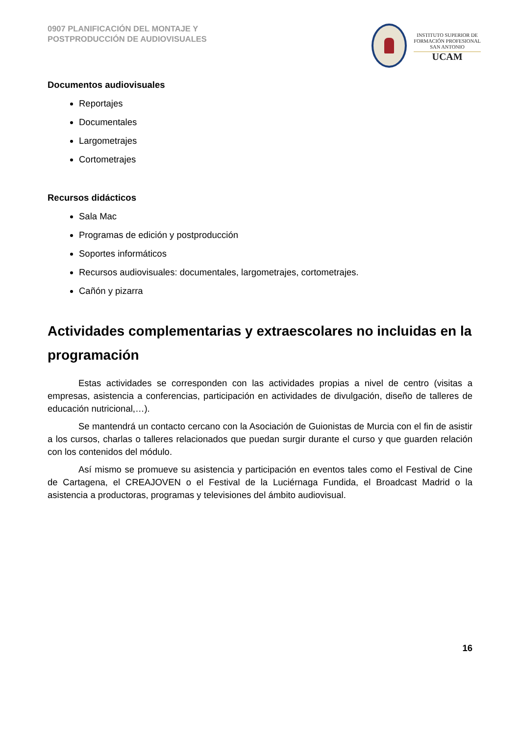0907 PLANIFICACIÓN DEL MONTAJE Y
POSTPRODUCCIÓN DE AUDIOVISUALES
INSTITUTO SUPERIOR DE
FORMACIÓN PROFESIONAL
SAN ANTONIO
UCAM
Documentos audiovisuales
Reportajes
Documentales
Largometrajes
Cortometrajes
Recursos didácticos
Sala Mac
Programas de edición y postproducción
Soportes informáticos
Recursos audiovisuales: documentales, largometrajes, cortometrajes.
Cañón y pizarra
Actividades complementarias y extraescolares no incluidas en la programación
Estas actividades se corresponden con las actividades propias a nivel de centro (visitas a empresas, asistencia a conferencias, participación en actividades de divulgación, diseño de talleres de educación nutricional,…).
Se mantendrá un contacto cercano con la Asociación de Guionistas de Murcia con el fin de asistir a los cursos, charlas o talleres relacionados que puedan surgir durante el curso y que guarden relación con los contenidos del módulo.
Así mismo se promueve su asistencia y participación en eventos tales como el Festival de Cine de Cartagena, el CREAJOVEN o el Festival de la Luciérnaga Fundida, el Broadcast Madrid o la asistencia a productoras, programas y televisiones del ámbito audiovisual.
16